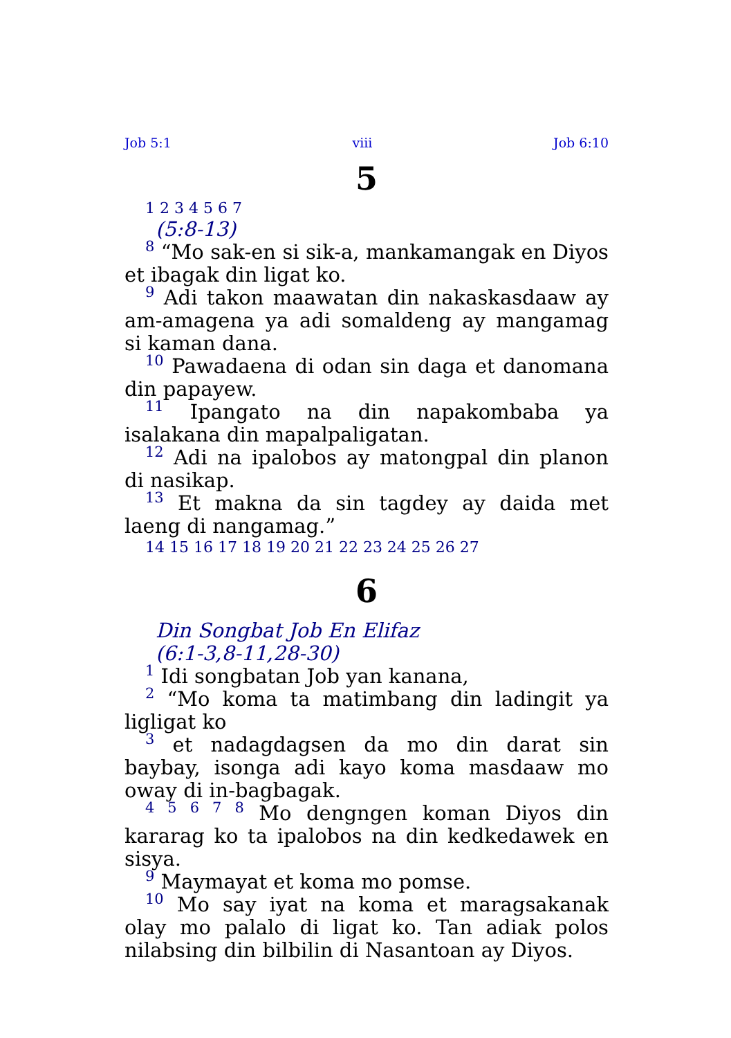Job 5:1 viii Job 6:10
5
1 2 3 4 5 6 7
(5:8-13)
8 “Mo sak-en si sik-a, mankamangak en Diyos et ibagak din ligat ko.
9 Adi takon maawatan din nakaskasdaaw ay am-amagena ya adi somaldeng ay mangamag si kaman dana.
10 Pawadaena di odan sin daga et danomana din papayew.
11 Ipangato na din napakombaba ya isalakana din mapalpaligatan.
12 Adi na ipalobos ay matongpal din planon di nasikap.
13 Et makna da sin tagdey ay daida met laeng di nangamag.”
14 15 16 17 18 19 20 21 22 23 24 25 26 27
6
Din Songbat Job En Elifaz
(6:1-3,8-11,28-30)
1 Idi songbatan Job yan kanana,
2 “Mo koma ta matimbang din ladingit ya ligligat ko
3 et nadagdagsen da mo din darat sin baybay, isonga adi kayo koma masdaaw mo oway di in-bagbagak.
4 5 6 7 8 Mo dengngen koman Diyos din kararag ko ta ipalobos na din kedkedawek en sisya.
9 Maymayat et koma mo pomse.
10 Mo say iyat na koma et maragsakanak olay mo palalo di ligat ko. Tan adiak polos nilabsing din bilbilin di Nasantoan ay Diyos.